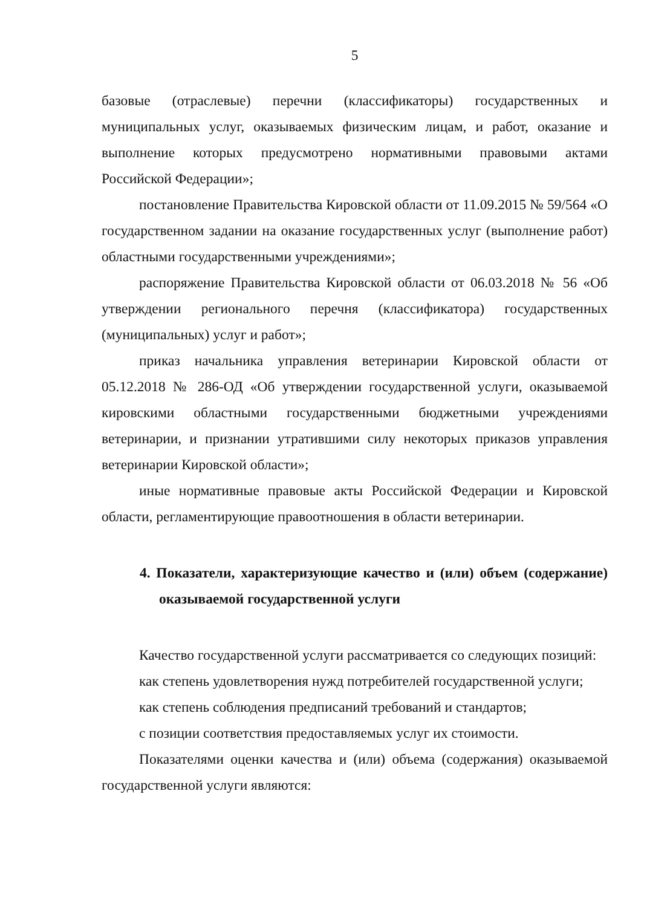5
базовые (отраслевые) перечни (классификаторы) государственных и муниципальных услуг, оказываемых физическим лицам, и работ, оказание и выполнение которых предусмотрено нормативными правовыми актами Российской Федерации»;
постановление Правительства Кировской области от 11.09.2015 № 59/564 «О государственном задании на оказание государственных услуг (выполнение работ) областными государственными учреждениями»;
распоряжение Правительства Кировской области от 06.03.2018 № 56 «Об утверждении регионального перечня (классификатора) государственных (муниципальных) услуг и работ»;
приказ начальника управления ветеринарии Кировской области от 05.12.2018 № 286-ОД «Об утверждении государственной услуги, оказываемой кировскими областными государственными бюджетными учреждениями ветеринарии, и признании утратившими силу некоторых приказов управления ветеринарии Кировской области»;
иные нормативные правовые акты Российской Федерации и Кировской области, регламентирующие правоотношения в области ветеринарии.
4. Показатели, характеризующие качество и (или) объем (содержание) оказываемой государственной услуги
Качество государственной услуги рассматривается со следующих позиций:
как степень удовлетворения нужд потребителей государственной услуги;
как степень соблюдения предписаний требований и стандартов;
с позиции соответствия предоставляемых услуг их стоимости.
Показателями оценки качества и (или) объема (содержания) оказываемой государственной услуги являются: